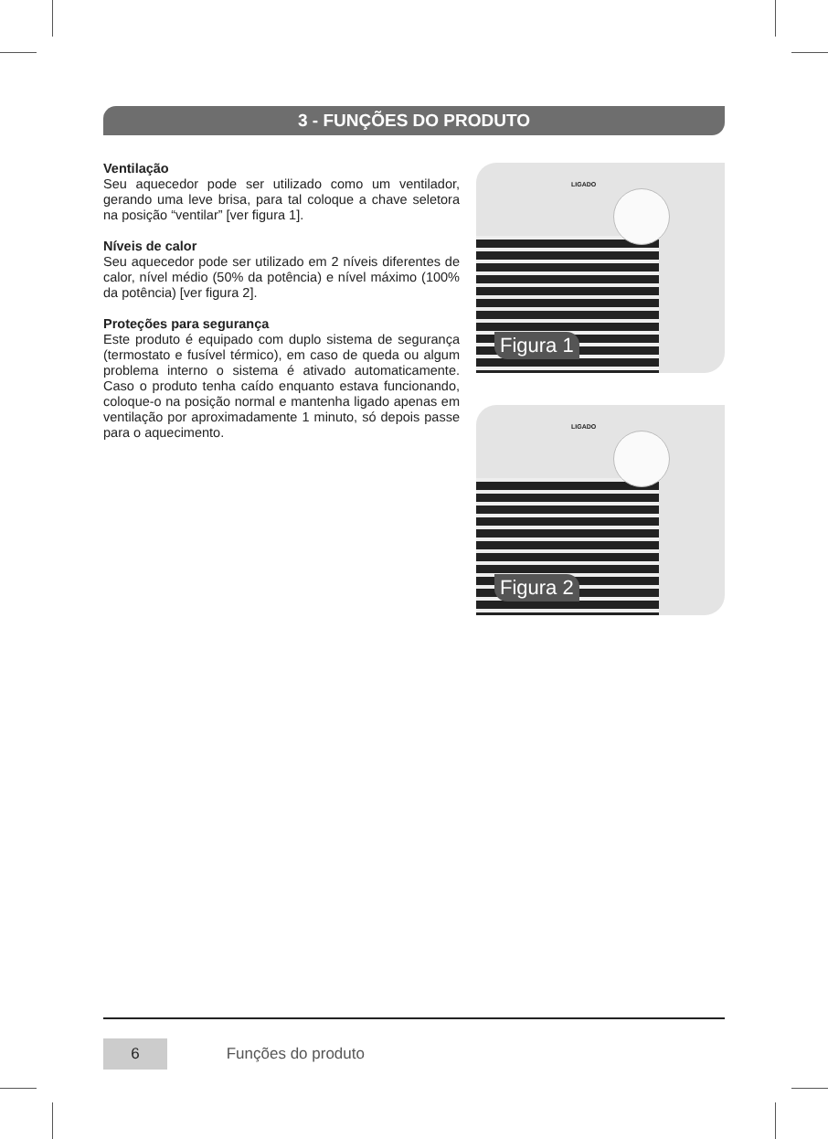3 - FUNÇÕES DO PRODUTO
Ventilação
Seu aquecedor pode ser utilizado como um ventilador, gerando uma leve brisa, para tal coloque a chave seletora na posição “ventilar” [ver figura 1].
Níveis de calor
Seu aquecedor pode ser utilizado em 2 níveis diferentes de calor, nível médio (50% da potência) e nível máximo (100% da potência) [ver figura 2].
Proteções para segurança
Este produto é equipado com duplo sistema de segurança (termostato e fusível térmico), em caso de queda ou algum problema interno o sistema é ativado automaticamente. Caso o produto tenha caído enquanto estava funcionando, coloque-o na posição normal e mantenha ligado apenas em ventilação por aproximadamente 1 minuto, só depois passe para o aquecimento.
LIGADO
Figura 1
LIGADO
Figura 2
6 Funções do produto